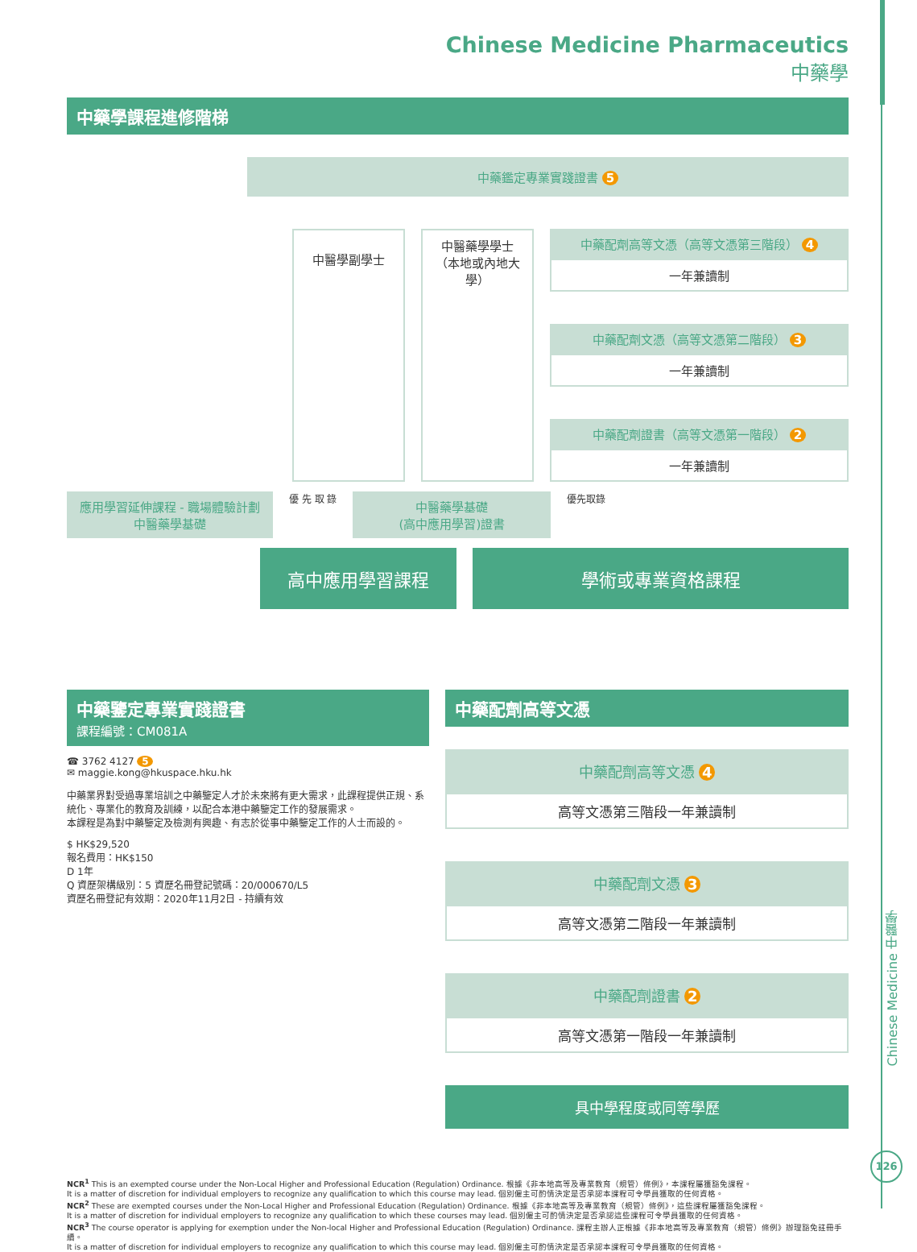Chinese Medicine Pharmaceutics
中藥學
中藥學課程進修階梯
中藥鑑定專業實踐證書 5
中醫學副學士
中醫藥學學士
（本地或內地大學）
中藥配劑高等文憑（高等文憑第三階段） 4
一年兼讀制
中藥配劑文憑（高等文憑第二階段） 3
一年兼讀制
中藥配劑證書（高等文憑第一階段） 2
一年兼讀制
應用學習延伸課程 - 職場體驗計劃
中醫藥學基礎
優 先 取 錄
中醫藥學基礎
(高中應用學習)證書
優先取錄
高中應用學習課程 學術或專業資格課程
中藥鑒定專業實踐證書
課程編號：CM081A
☎ 3762 4127 5
✉ maggie.kong@hkuspace.hku.hk
中藥業界對受過專業培訓之中藥鑒定人才於未來將有更大需求，此課程提供正規、系統化、專業化的教育及訓練，以配合本港中藥鑒定工作的發展需求。
本課程是為對中藥鑒定及檢測有興趣、有志於從事中藥鑒定工作的人士而設的。
$ HK$29,520
報名費用：HK$150
D 1年
Q 資歷架構級別：5 資歷名冊登記號碼：20/000670/L5
資歷名冊登記有效期：2020年11月2日 - 持續有效
中藥配劑高等文憑
中藥配劑高等文憑 4
高等文憑第三階段一年兼讀制
中藥配劑文憑 3
高等文憑第二階段一年兼讀制
中藥配劑證書 2
高等文憑第一階段一年兼讀制
具中學程度或同等學歷
NCR<sup>1</sup> This is an exempted course under the Non-Local Higher and Professional Education (Regulation) Ordinance. 根據《非本地高等及專業教育（規管）條例》，本課程屬獲豁免課程。
It is a matter of discretion for individual employers to recognize any qualification to which this course may lead. 個別僱主可酌情決定是否承認本課程可令學員獲取的任何資格。
NCR<sup>2</sup> These are exempted courses under the Non-Local Higher and Professional Education (Regulation) Ordinance. 根據《非本地高等及專業教育（規管）條例》，這些課程屬獲豁免課程。
It is a matter of discretion for individual employers to recognize any qualification to which these courses may lead. 個別僱主可酌情決定是否承認這些課程可令學員獲取的任何資格。
NCR<sup>3</sup> The course operator is applying for exemption under the Non-local Higher and Professional Education (Regulation) Ordinance. 課程主辦人正根據《非本地高等及專業教育（規管）條例》辦理豁免註冊手續。
It is a matter of discretion for individual employers to recognize any qualification to which this course may lead. 個別僱主可酌情決定是否承認本課程可令學員獲取的任何資格。
Chinese Medicine 中醫學
126